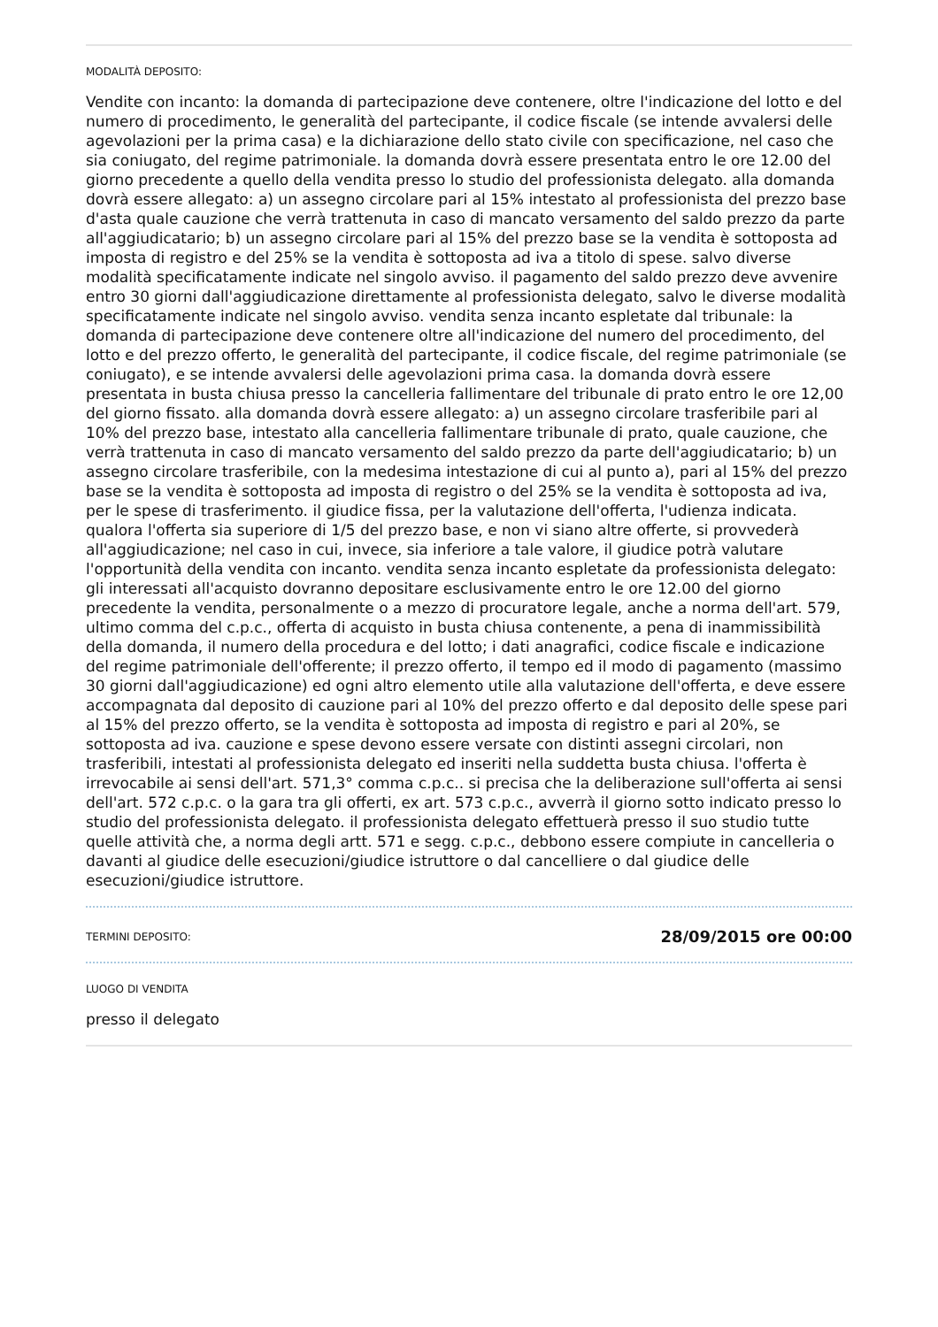MODALITÀ DEPOSITO:
Vendite con incanto: la domanda di partecipazione deve contenere, oltre l'indicazione del lotto e del numero di procedimento, le generalità del partecipante, il codice fiscale (se intende avvalersi delle agevolazioni per la prima casa) e la dichiarazione dello stato civile con specificazione, nel caso che sia coniugato, del regime patrimoniale. la domanda dovrà essere presentata entro le ore 12.00 del giorno precedente a quello della vendita presso lo studio del professionista delegato. alla domanda dovrà essere allegato: a) un assegno circolare pari al 15% intestato al professionista del prezzo base d'asta quale cauzione che verrà trattenuta in caso di mancato versamento del saldo prezzo da parte all'aggiudicatario; b) un assegno circolare pari al 15% del prezzo base se la vendita è sottoposta ad imposta di registro e del 25% se la vendita è sottoposta ad iva a titolo di spese. salvo diverse modalità specificatamente indicate nel singolo avviso. il pagamento del saldo prezzo deve avvenire entro 30 giorni dall'aggiudicazione direttamente al professionista delegato, salvo le diverse modalità specificatamente indicate nel singolo avviso. vendita senza incanto espletate dal tribunale: la domanda di partecipazione deve contenere oltre all'indicazione del numero del procedimento, del lotto e del prezzo offerto, le generalità del partecipante, il codice fiscale, del regime patrimoniale (se coniugato), e se intende avvalersi delle agevolazioni prima casa. la domanda dovrà essere presentata in busta chiusa presso la cancelleria fallimentare del tribunale di prato entro le ore 12,00 del giorno fissato. alla domanda dovrà essere allegato: a) un assegno circolare trasferibile pari al 10% del prezzo base, intestato alla cancelleria fallimentare tribunale di prato, quale cauzione, che verrà trattenuta in caso di mancato versamento del saldo prezzo da parte dell'aggiudicatario; b) un assegno circolare trasferibile, con la medesima intestazione di cui al punto a), pari al 15% del prezzo base se la vendita è sottoposta ad imposta di registro o del 25% se la vendita è sottoposta ad iva, per le spese di trasferimento. il giudice fissa, per la valutazione dell'offerta, l'udienza indicata. qualora l'offerta sia superiore di 1/5 del prezzo base, e non vi siano altre offerte, si provvederà all'aggiudicazione; nel caso in cui, invece, sia inferiore a tale valore, il giudice potrà valutare l'opportunità della vendita con incanto. vendita senza incanto espletate da professionista delegato: gli interessati all'acquisto dovranno depositare esclusivamente entro le ore 12.00 del giorno precedente la vendita, personalmente o a mezzo di procuratore legale, anche a norma dell'art. 579, ultimo comma del c.p.c., offerta di acquisto in busta chiusa contenente, a pena di inammissibilità della domanda, il numero della procedura e del lotto; i dati anagrafici, codice fiscale e indicazione del regime patrimoniale dell'offerente; il prezzo offerto, il tempo ed il modo di pagamento (massimo 30 giorni dall'aggiudicazione) ed ogni altro elemento utile alla valutazione dell'offerta, e deve essere accompagnata dal deposito di cauzione pari al 10% del prezzo offerto e dal deposito delle spese pari al 15% del prezzo offerto, se la vendita è sottoposta ad imposta di registro e pari al 20%, se sottoposta ad iva. cauzione e spese devono essere versate con distinti assegni circolari, non trasferibili, intestati al professionista delegato ed inseriti nella suddetta busta chiusa. l'offerta è irrevocabile ai sensi dell'art. 571,3° comma c.p.c.. si precisa che la deliberazione sull'offerta ai sensi dell'art. 572 c.p.c. o la gara tra gli offerti, ex art. 573 c.p.c., avverrà il giorno sotto indicato presso lo studio del professionista delegato. il professionista delegato effettuerà presso il suo studio tutte quelle attività che, a norma degli artt. 571 e segg. c.p.c., debbono essere compiute in cancelleria o davanti al giudice delle esecuzioni/giudice istruttore o dal cancelliere o dal giudice delle esecuzioni/giudice istruttore.
TERMINI DEPOSITO:
28/09/2015 ore 00:00
LUOGO DI VENDITA
presso il delegato